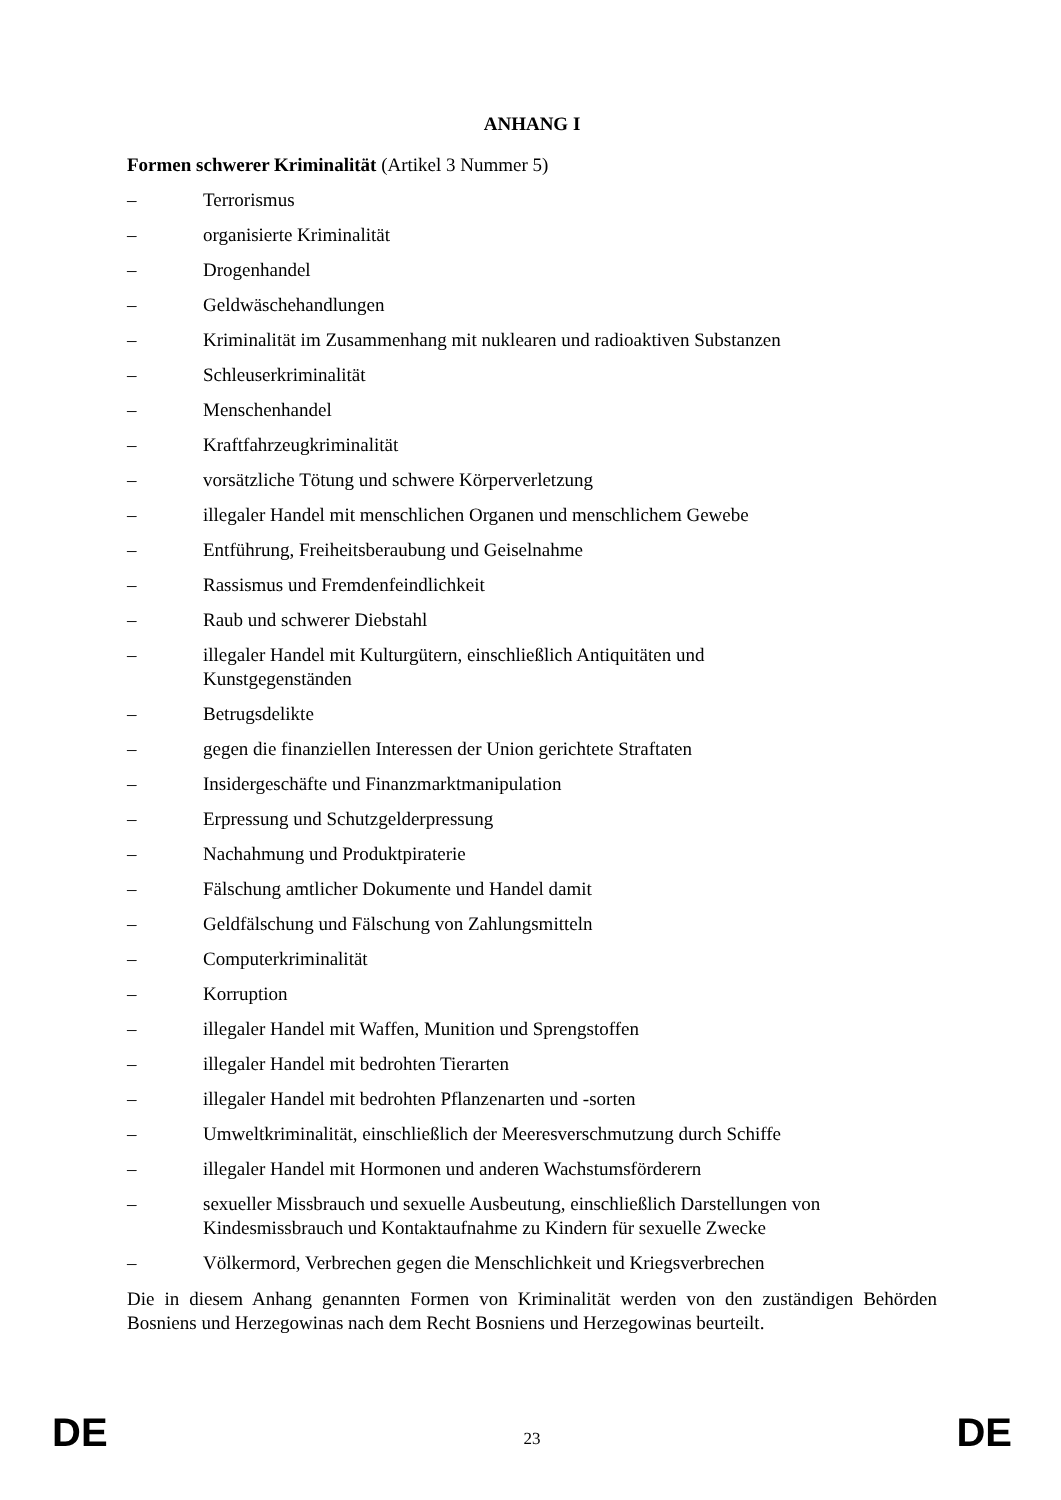ANHANG I
Formen schwerer Kriminalität (Artikel 3 Nummer 5)
– Terrorismus
– organisierte Kriminalität
– Drogenhandel
– Geldwäschehandlungen
– Kriminalität im Zusammenhang mit nuklearen und radioaktiven Substanzen
– Schleuserkriminalität
– Menschenhandel
– Kraftfahrzeugkriminalität
– vorsätzliche Tötung und schwere Körperverletzung
– illegaler Handel mit menschlichen Organen und menschlichem Gewebe
– Entführung, Freiheitsberaubung und Geiselnahme
– Rassismus und Fremdenfeindlichkeit
– Raub und schwerer Diebstahl
– illegaler Handel mit Kulturgütern, einschließlich Antiquitäten und
Kunstgegenständen
– Betrugsdelikte
– gegen die finanziellen Interessen der Union gerichtete Straftaten
– Insidergeschäfte und Finanzmarktmanipulation
– Erpressung und Schutzgelderpressung
– Nachahmung und Produktpiraterie
– Fälschung amtlicher Dokumente und Handel damit
– Geldfälschung und Fälschung von Zahlungsmitteln
– Computerkriminalität
– Korruption
– illegaler Handel mit Waffen, Munition und Sprengstoffen
– illegaler Handel mit bedrohten Tierarten
– illegaler Handel mit bedrohten Pflanzenarten und -sorten
– Umweltkriminalität, einschließlich der Meeresverschmutzung durch Schiffe
– illegaler Handel mit Hormonen und anderen Wachstumsförderern
– sexueller Missbrauch und sexuelle Ausbeutung, einschließlich Darstellungen von
Kindesmissbrauch und Kontaktaufnahme zu Kindern für sexuelle Zwecke
– Völkermord, Verbrechen gegen die Menschlichkeit und Kriegsverbrechen
Die in diesem Anhang genannten Formen von Kriminalität werden von den zuständigen Behörden Bosniens und Herzegowinas nach dem Recht Bosniens und Herzegowinas beurteilt.
DE 23 DE